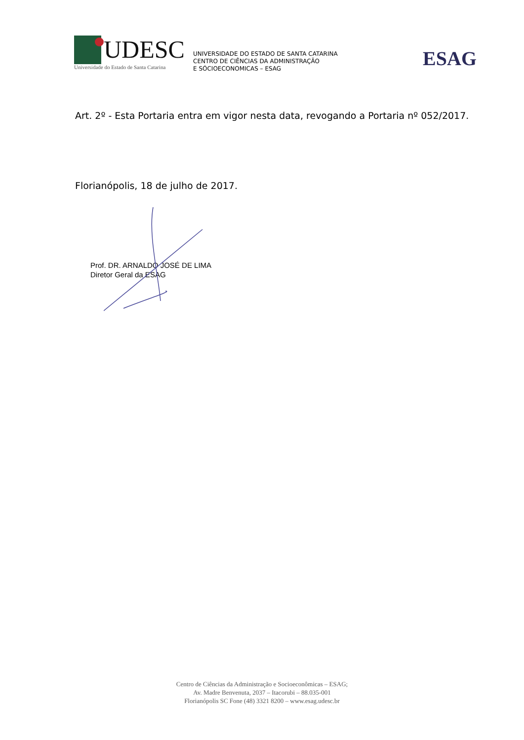UDESC
Universidade do Estado de Santa Catarina
UNIVERSIDADE DO ESTADO DE SANTA CATARINA
CENTRO DE CIÊNCIAS DA ADMINISTRAÇÃO
E SÓCIOECONOMICAS – ESAG
ESAG
Art. 2º - Esta Portaria entra em vigor nesta data, revogando a Portaria nº 052/2017.
Florianópolis, 18 de julho de 2017.
Prof. DR. ARNALDO JOSÉ DE LIMA
Diretor Geral da ESAG
Centro de Ciências da Administração e Socioeconômicas – ESAG;
Av. Madre Benvenuta, 2037 – Itacorubi – 88.035-001
Florianópolis SC Fone (48) 3321 8200 – www.esag.udesc.br